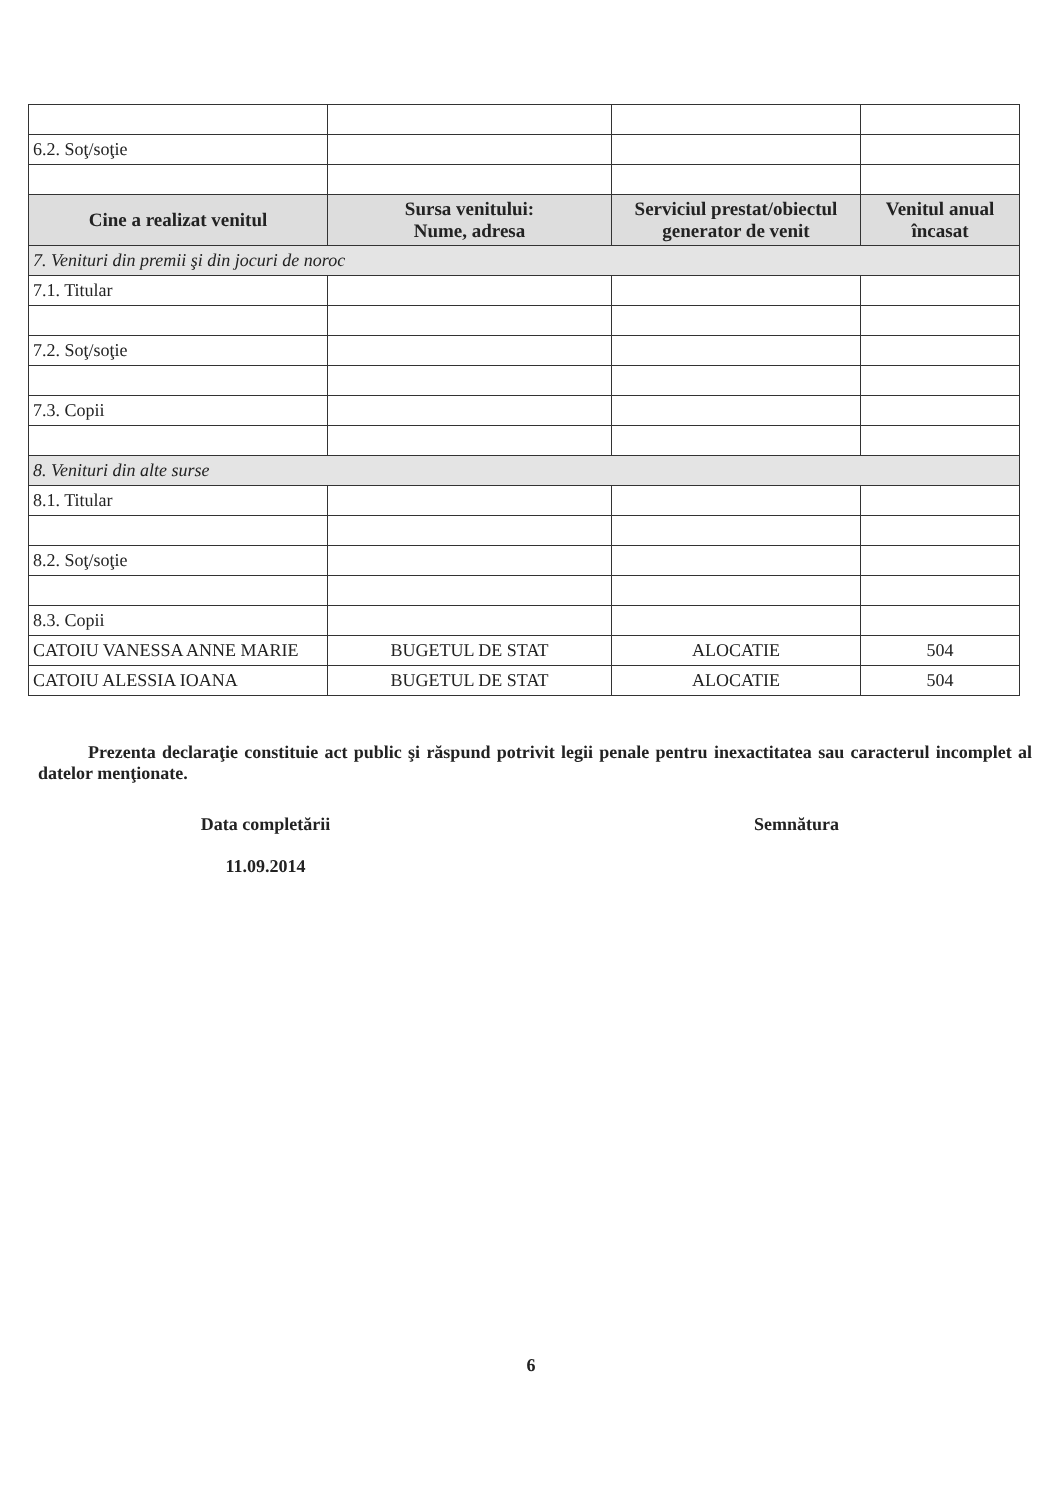| 6.2. Soţ/soţie | | | |
| Cine a realizat venitul | Sursa venitului: Nume, adresa | Serviciul prestat/obiectul generator de venit | Venitul anual încasat |
| 7. Venituri din premii şi din jocuri de noroc | | | |
| 7.1. Titular | | | |
| 7.2. Soţ/soţie | | | |
| 7.3. Copii | | | |
| 8. Venituri din alte surse | | | |
| 8.1. Titular | | | |
| 8.2. Soţ/soţie | | | |
| 8.3. Copii | | | |
| CATOIU VANESSA ANNE MARIE | BUGETUL DE STAT | ALOCATIE | 504 |
| CATOIU ALESSIA IOANA | BUGETUL DE STAT | ALOCATIE | 504 |
Prezenta declaraţie constituie act public şi răspund potrivit legii penale pentru inexactitatea sau caracterul incomplet al datelor menţionate.
Data completării
11.09.2014
Semnătura
6